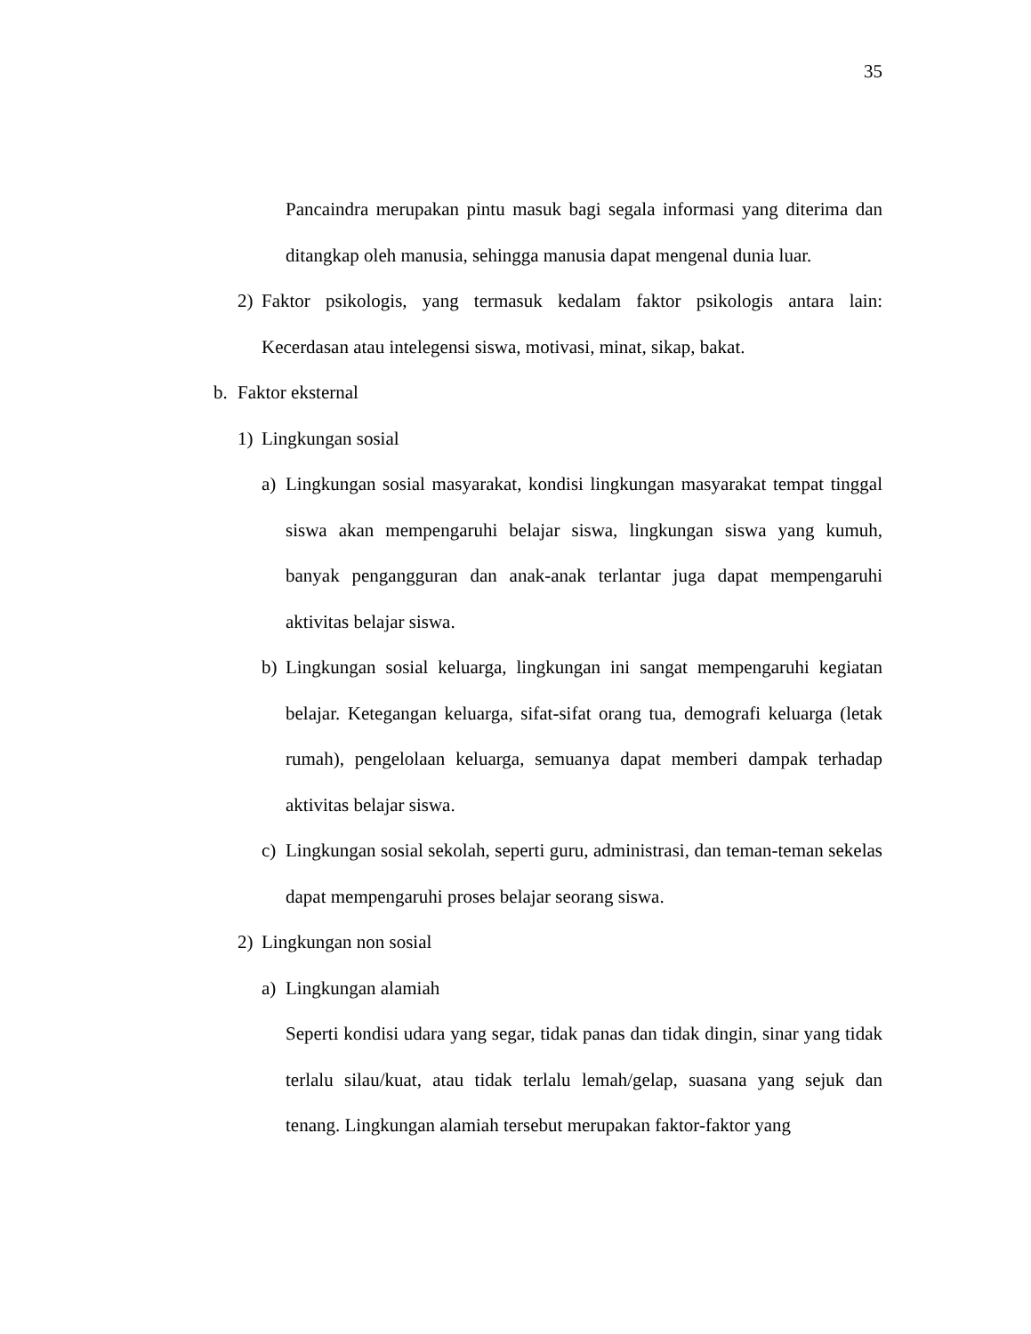35
Pancaindra merupakan pintu masuk bagi segala informasi yang diterima dan ditangkap oleh manusia, sehingga manusia dapat mengenal dunia luar.
2) Faktor psikologis, yang termasuk kedalam faktor psikologis antara lain: Kecerdasan atau intelegensi siswa, motivasi, minat, sikap, bakat.
b. Faktor eksternal
1) Lingkungan sosial
a) Lingkungan sosial masyarakat, kondisi lingkungan masyarakat tempat tinggal siswa akan mempengaruhi belajar siswa, lingkungan siswa yang kumuh, banyak pengangguran dan anak-anak terlantar juga dapat mempengaruhi aktivitas belajar siswa.
b) Lingkungan sosial keluarga, lingkungan ini sangat mempengaruhi kegiatan belajar. Ketegangan keluarga, sifat-sifat orang tua, demografi keluarga (letak rumah), pengelolaan keluarga, semuanya dapat memberi dampak terhadap aktivitas belajar siswa.
c) Lingkungan sosial sekolah, seperti guru, administrasi, dan teman-teman sekelas dapat mempengaruhi proses belajar seorang siswa.
2) Lingkungan non sosial
a) Lingkungan alamiah
Seperti kondisi udara yang segar, tidak panas dan tidak dingin, sinar yang tidak terlalu silau/kuat, atau tidak terlalu lemah/gelap, suasana yang sejuk dan tenang. Lingkungan alamiah tersebut merupakan faktor-faktor yang